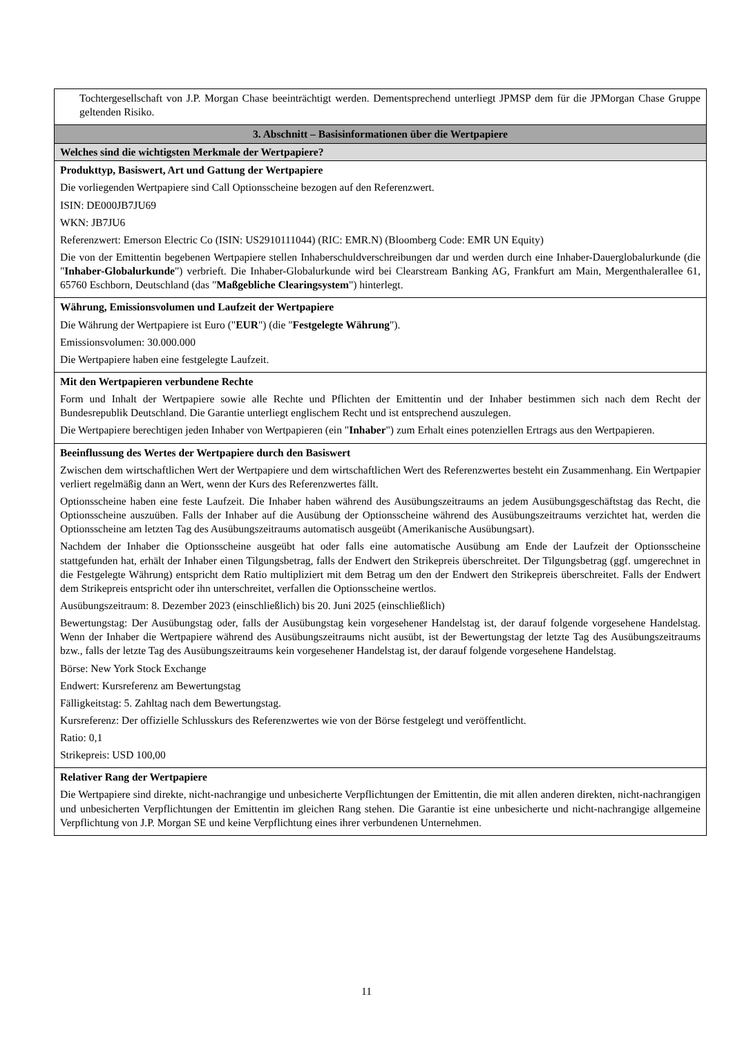| Tochtergesellschaft von J.P. Morgan Chase beeinträchtigt werden. Dementsprechend unterliegt JPMSP dem für die JPMorgan Chase Gruppe geltenden Risiko. |
| 3. Abschnitt – Basisinformationen über die Wertpapiere |
| Welches sind die wichtigsten Merkmale der Wertpapiere? |
| Produkttyp, Basiswert, Art und Gattung der Wertpapiere Die vorliegenden Wertpapiere sind Call Optionsscheine bezogen auf den Referenzwert. ISIN: DE000JB7JU69 WKN: JB7JU6 Referenzwert: Emerson Electric Co (ISIN: US2910111044) (RIC: EMR.N) (Bloomberg Code: EMR UN Equity) Die von der Emittentin begebenen Wertpapiere stellen Inhaberschuldverschreibungen dar und werden durch eine Inhaber-Dauerglobalurkunde (die " Inhaber-Globalurkunde ") verbrieft. Die Inhaber-Globalurkunde wird bei Clearstream Banking AG, Frankfurt am Main, Mergenthalerallee 61, 65760 Eschborn, Deutschland (das " Maßgebliche Clearingsystem ") hinterlegt. |
| Währung, Emissionsvolumen und Laufzeit der Wertpapiere Die Währung der Wertpapiere ist Euro (" EUR ") (die " Festgelegte Währung "). Emissionsvolumen: 30.000.000 Die Wertpapiere haben eine festgelegte Laufzeit. |
| Mit den Wertpapieren verbundene Rechte Form und Inhalt der Wertpapiere sowie alle Rechte und Pflichten der Emittentin und der Inhaber bestimmen sich nach dem Recht der Bundesrepublik Deutschland. Die Garantie unterliegt englischem Recht und ist entsprechend auszulegen. Die Wertpapiere berechtigen jeden Inhaber von Wertpapieren (ein " Inhaber ") zum Erhalt eines potenziellen Ertrags aus den Wertpapieren. |
| Beeinflussung des Wertes der Wertpapiere durch den Basiswert Zwischen dem wirtschaftlichen Wert der Wertpapiere und dem wirtschaftlichen Wert des Referenzwertes besteht ein Zusammenhang. Ein Wertpapier verliert regelmäßig dann an Wert, wenn der Kurs des Referenzwertes fällt. Optionsscheine haben eine feste Laufzeit. Die Inhaber haben während des Ausübungszeitraums an jedem Ausübungsgeschäftstag das Recht, die Optionsscheine auszuüben. Falls der Inhaber auf die Ausübung der Optionsscheine während des Ausübungszeitraums verzichtet hat, werden die Optionsscheine am letzten Tag des Ausübungszeitraums automatisch ausgeübt (Amerikanische Ausübungsart). Nachdem der Inhaber die Optionsscheine ausgeübt hat oder falls eine automatische Ausübung am Ende der Laufzeit der Optionsscheine stattgefunden hat, erhält der Inhaber einen Tilgungsbetrag, falls der Endwert den Strikepreis überschreitet. Der Tilgungsbetrag (ggf. umgerechnet in die Festgelegte Währung) entspricht dem Ratio multipliziert mit dem Betrag um den der Endwert den Strikepreis überschreitet. Falls der Endwert dem Strikepreis entspricht oder ihn unterschreitet, verfallen die Optionsscheine wertlos. Ausübungszeitraum: 8. Dezember 2023 (einschließlich) bis 20. Juni 2025 (einschließlich) Bewertungstag: Der Ausübungstag oder, falls der Ausübungstag kein vorgesehener Handelstag ist, der darauf folgende vorgesehene Handelstag. Wenn der Inhaber die Wertpapiere während des Ausübungszeitraums nicht ausübt, ist der Bewertungstag der letzte Tag des Ausübungszeitraums bzw., falls der letzte Tag des Ausübungszeitraums kein vorgesehener Handelstag ist, der darauf folgende vorgesehene Handelstag. Börse: New York Stock Exchange Endwert: Kursreferenz am Bewertungstag Fälligkeitstag: 5. Zahltag nach dem Bewertungstag. Kursreferenz: Der offizielle Schlusskurs des Referenzwertes wie von der Börse festgelegt und veröffentlicht. Ratio: 0,1 Strikepreis: USD 100,00 |
| Relativer Rang der Wertpapiere Die Wertpapiere sind direkte, nicht-nachrangige und unbesicherte Verpflichtungen der Emittentin, die mit allen anderen direkten, nicht-nachrangigen und unbesicherten Verpflichtungen der Emittentin im gleichen Rang stehen. Die Garantie ist eine unbesicherte und nicht-nachrangige allgemeine Verpflichtung von J.P. Morgan SE und keine Verpflichtung eines ihrer verbundenen Unternehmen. |
11